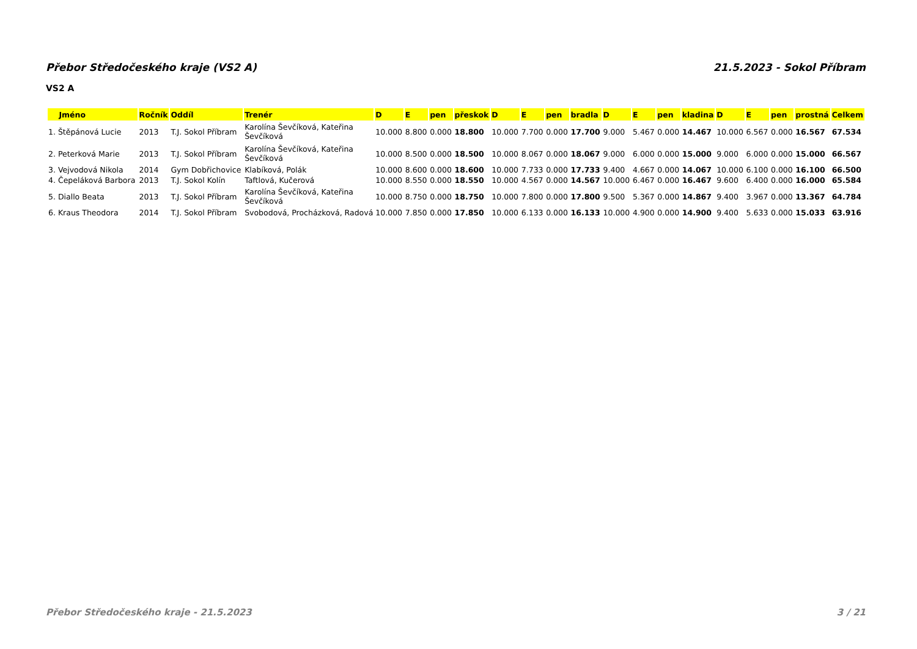Přebor Středočeského kraje (VS2 A) 21.5.2023 - Sokol Příbram
VS2 A
| Jméno | Ročník | Oddíl | Trenér | D | E | pen | přeskok | D | E | pen | bradla | D | E | pen | kladina | D | E | pen | prostná | Celkem |
| --- | --- | --- | --- | --- | --- | --- | --- | --- | --- | --- | --- | --- | --- | --- | --- | --- | --- | --- | --- | --- |
| 1. Štěpánová Lucie | 2013 | T.J. Sokol Příbram | Karolína Ševčíková, Kateřina Ševčíková | 10.000 | 8.800 | 0.000 | 18.800 | 10.000 | 7.700 | 0.000 | 17.700 | 9.000 | 5.467 | 0.000 | 14.467 | 10.000 | 6.567 | 0.000 | 16.567 | 67.534 |
| 2. Peterková Marie | 2013 | T.J. Sokol Příbram | Karolína Ševčíková, Kateřina Ševčíková | 10.000 | 8.500 | 0.000 | 18.500 | 10.000 | 8.067 | 0.000 | 18.067 | 9.000 | 6.000 | 0.000 | 15.000 | 9.000 | 6.000 | 0.000 | 15.000 | 66.567 |
| 3. Vejvodová Nikola | 2014 | Gym Dobřichovice | Klabíková, Polák | 10.000 | 8.600 | 0.000 | 18.600 | 10.000 | 7.733 | 0.000 | 17.733 | 9.400 | 4.667 | 0.000 | 14.067 | 10.000 | 6.100 | 0.000 | 16.100 | 66.500 |
| 4. Čepeláková Barbora | 2013 | T.J. Sokol Kolín | Taftlová, Kučerová | 10.000 | 8.550 | 0.000 | 18.550 | 10.000 | 4.567 | 0.000 | 14.567 | 10.000 | 6.467 | 0.000 | 16.467 | 9.600 | 6.400 | 0.000 | 16.000 | 65.584 |
| 5. Diallo Beata | 2013 | T.J. Sokol Příbram | Karolína Ševčíková, Kateřina Ševčíková | 10.000 | 8.750 | 0.000 | 18.750 | 10.000 | 7.800 | 0.000 | 17.800 | 9.500 | 5.367 | 0.000 | 14.867 | 9.400 | 3.967 | 0.000 | 13.367 | 64.784 |
| 6. Kraus Theodora | 2014 | T.J. Sokol Příbram | Svobodová, Procházková, Radová | 10.000 | 7.850 | 0.000 | 17.850 | 10.000 | 6.133 | 0.000 | 16.133 | 10.000 | 4.900 | 0.000 | 14.900 | 9.400 | 5.633 | 0.000 | 15.033 | 63.916 |
Přebor Středočeského kraje - 21.5.2023 3 / 21